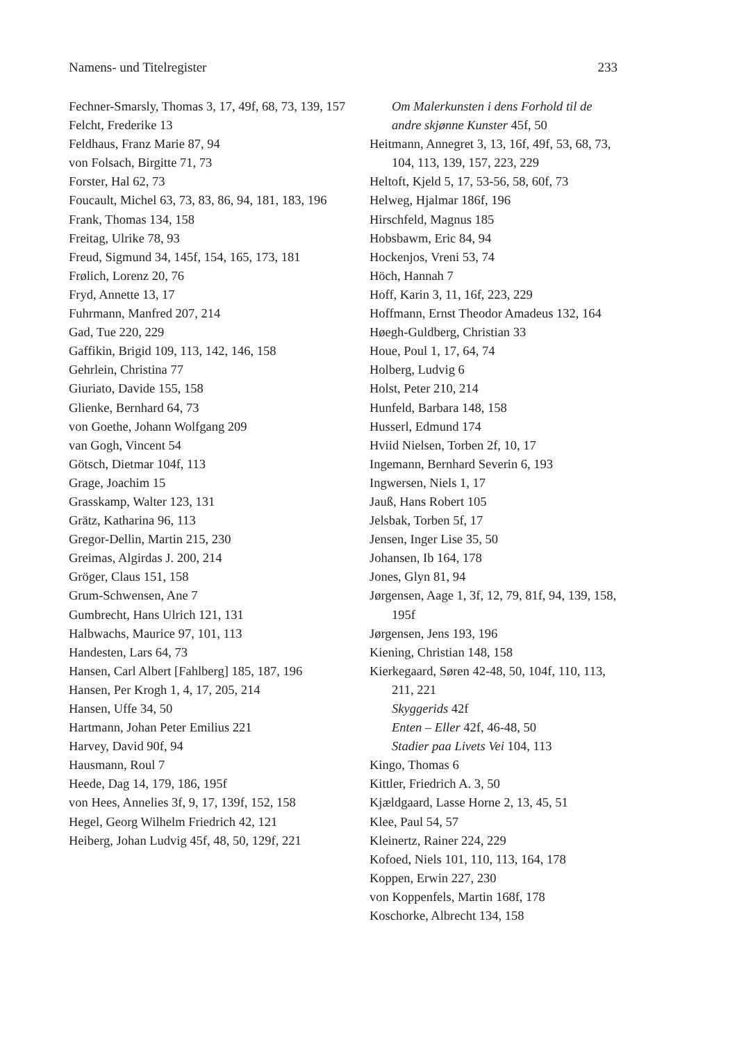Namens- und Titelregister 233
Fechner-Smarsly, Thomas 3, 17, 49f, 68, 73, 139, 157
Felcht, Frederike 13
Feldhaus, Franz Marie 87, 94
von Folsach, Birgitte 71, 73
Forster, Hal 62, 73
Foucault, Michel 63, 73, 83, 86, 94, 181, 183, 196
Frank, Thomas 134, 158
Freitag, Ulrike 78, 93
Freud, Sigmund 34, 145f, 154, 165, 173, 181
Frølich, Lorenz 20, 76
Fryd, Annette 13, 17
Fuhrmann, Manfred 207, 214
Gad, Tue 220, 229
Gaffikin, Brigid 109, 113, 142, 146, 158
Gehrlein, Christina 77
Giuriato, Davide 155, 158
Glienke, Bernhard 64, 73
von Goethe, Johann Wolfgang 209
van Gogh, Vincent 54
Götsch, Dietmar 104f, 113
Grage, Joachim 15
Grasskamp, Walter 123, 131
Grätz, Katharina 96, 113
Gregor-Dellin, Martin 215, 230
Greimas, Algirdas J. 200, 214
Gröger, Claus 151, 158
Grum-Schwensen, Ane 7
Gumbrecht, Hans Ulrich 121, 131
Halbwachs, Maurice 97, 101, 113
Handesten, Lars 64, 73
Hansen, Carl Albert [Fahlberg] 185, 187, 196
Hansen, Per Krogh 1, 4, 17, 205, 214
Hansen, Uffe 34, 50
Hartmann, Johan Peter Emilius 221
Harvey, David 90f, 94
Hausmann, Roul 7
Heede, Dag 14, 179, 186, 195f
von Hees, Annelies 3f, 9, 17, 139f, 152, 158
Hegel, Georg Wilhelm Friedrich 42, 121
Heiberg, Johan Ludvig 45f, 48, 50, 129f, 221
Om Malerkunsten i dens Forhold til de andre skjønne Kunster 45f, 50
Heitmann, Annegret 3, 13, 16f, 49f, 53, 68, 73, 104, 113, 139, 157, 223, 229
Heltoft, Kjeld 5, 17, 53-56, 58, 60f, 73
Helweg, Hjalmar 186f, 196
Hirschfeld, Magnus 185
Hobsbawm, Eric 84, 94
Hockenjos, Vreni 53, 74
Höch, Hannah 7
Hoff, Karin 3, 11, 16f, 223, 229
Hoffmann, Ernst Theodor Amadeus 132, 164
Høegh-Guldberg, Christian 33
Houe, Poul 1, 17, 64, 74
Holberg, Ludvig 6
Holst, Peter 210, 214
Hunfeld, Barbara 148, 158
Husserl, Edmund 174
Hviid Nielsen, Torben 2f, 10, 17
Ingemann, Bernhard Severin 6, 193
Ingwersen, Niels 1, 17
Jauß, Hans Robert 105
Jelsbak, Torben 5f, 17
Jensen, Inger Lise 35, 50
Johansen, Ib 164, 178
Jones, Glyn 81, 94
Jørgensen, Aage 1, 3f, 12, 79, 81f, 94, 139, 158, 195f
Jørgensen, Jens 193, 196
Kiening, Christian 148, 158
Kierkegaard, Søren 42-48, 50, 104f, 110, 113, 211, 221
Skyggerids 42f
Enten – Eller 42f, 46-48, 50
Stadier paa Livets Vei 104, 113
Kingo, Thomas 6
Kittler, Friedrich A. 3, 50
Kjældgaard, Lasse Horne 2, 13, 45, 51
Klee, Paul 54, 57
Kleinertz, Rainer 224, 229
Kofoed, Niels 101, 110, 113, 164, 178
Koppen, Erwin 227, 230
von Koppenfels, Martin 168f, 178
Koschorke, Albrecht 134, 158